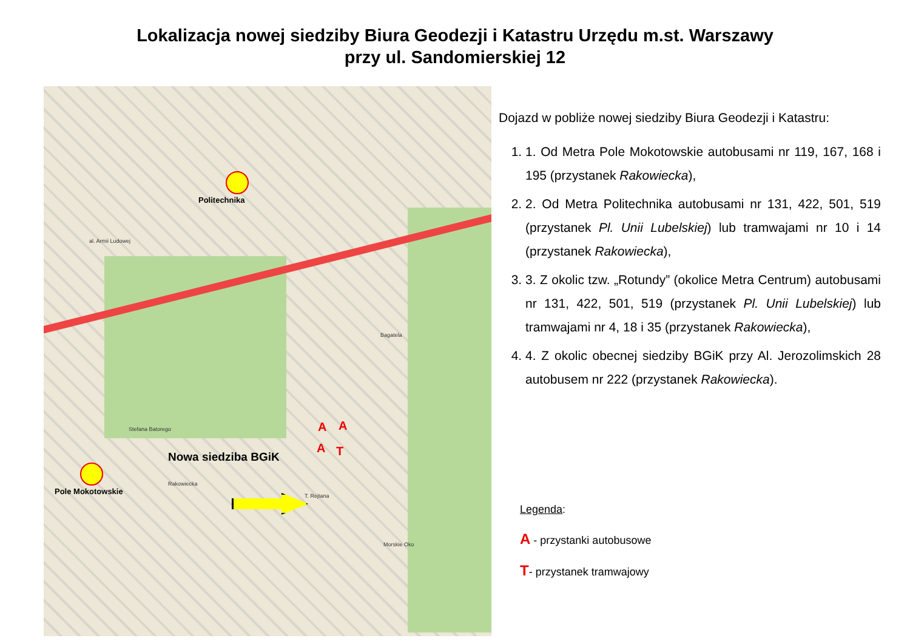Lokalizacja nowej siedziby Biura Geodezji i Katastru Urzędu m.st. Warszawy
przy ul. Sandomierskiej 12
Politechnika
Pole Mokotowskie
Nowa siedziba BGiK
A A
A T
al. Armii Ludowej
Stefana Batorego
Rakowiecka
T. Rejtana
Bagatela
Morskie Oko
Dojazd w pobliże nowej siedziby Biura Geodezji i Katastru:
1. 1. Od Metra Pole Mokotowskie autobusami nr 119, 167, 168 i 195 (przystanek Rakowiecka),
2. 2. Od Metra Politechnika autobusami nr 131, 422, 501, 519 (przystanek Pl. Unii Lubelskiej) lub tramwajami nr 10 i 14 (przystanek Rakowiecka),
3. 3. Z okolic tzw. „Rotundy” (okolice Metra Centrum) autobusami nr 131, 422, 501, 519 (przystanek Pl. Unii Lubelskiej) lub tramwajami nr 4, 18 i 35 (przystanek Rakowiecka),
4. 4. Z okolic obecnej siedziby BGiK przy Al. Jerozolimskich 28 autobusem nr 222 (przystanek Rakowiecka).
Legenda:
A - przystanki autobusowe
T- przystanek tramwajowy